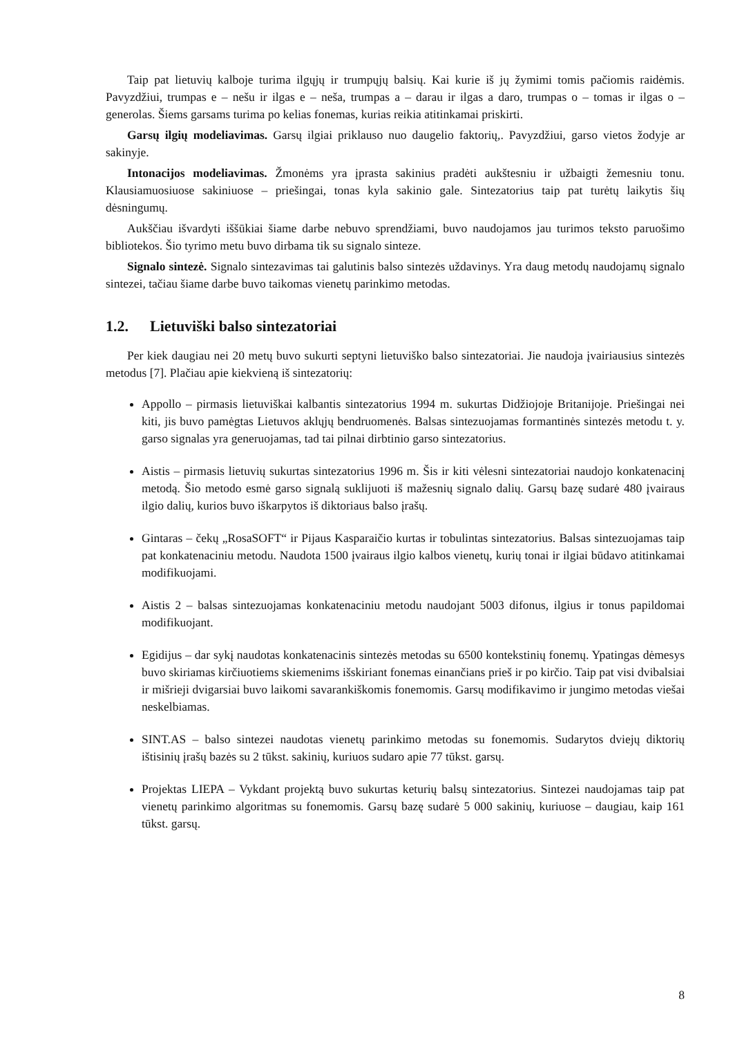Taip pat lietuvių kalboje turima ilgųjų ir trumpųjų balsių. Kai kurie iš jų žymimi tomis pačiomis raidėmis. Pavyzdžiui, trumpas e – nešu ir ilgas e – neša, trumpas a – darau ir ilgas a daro, trumpas o – tomas ir ilgas o – generolas. Šiems garsams turima po kelias fonemas, kurias reikia atitinkamai priskirti.
Garsų ilgių modeliavimas. Garsų ilgiai priklauso nuo daugelio faktorių,. Pavyzdžiui, garso vietos žodyje ar sakinyje.
Intonacijos modeliavimas. Žmonėms yra įprasta sakinius pradėti aukštesniu ir užbaigti žemesniu tonu. Klausiamuosiuose sakiniuose – priešingai, tonas kyla sakinio gale. Sintezatorius taip pat turėtų laikytis šių dėsningumų.
Aukščiau išvardyti iššūkiai šiame darbe nebuvo sprendžiami, buvo naudojamos jau turimos teksto paruošimo bibliotekos. Šio tyrimo metu buvo dirbama tik su signalo sinteze.
Signalo sintezė. Signalo sintezavimas tai galutinis balso sintezės uždavinys. Yra daug metodų naudojamų signalo sintezei, tačiau šiame darbe buvo taikomas vienetų parinkimo metodas.
1.2. Lietuviški balso sintezatoriai
Per kiek daugiau nei 20 metų buvo sukurti septyni lietuviško balso sintezatoriai. Jie naudoja įvairiausius sintezės metodus [7]. Plačiau apie kiekvieną iš sintezatorių:
Appollo – pirmasis lietuviškai kalbantis sintezatorius 1994 m. sukurtas Didžiojoje Britanijoje. Priešingai nei kiti, jis buvo pamėgtas Lietuvos aklųjų bendruomenės. Balsas sintezuojamas formantinės sintezės metodu t. y. garso signalas yra generuojamas, tad tai pilnai dirbtinio garso sintezatorius.
Aistis – pirmasis lietuvių sukurtas sintezatorius 1996 m. Šis ir kiti vėlesni sintezatoriai naudojo konkatenacinį metodą. Šio metodo esmė garso signalą suklijuoti iš mažesnių signalo dalių. Garsų bazę sudarė 480 įvairaus ilgio dalių, kurios buvo iškarpytos iš diktoriaus balso įrašų.
Gintaras – čekų „RosaSOFT“ ir Pijaus Kasparaičio kurtas ir tobulintas sintezatorius. Balsas sintezuojamas taip pat konkatenaciniu metodu. Naudota 1500 įvairaus ilgio kalbos vienetų, kurių tonai ir ilgiai būdavo atitinkamai modifikuojami.
Aistis 2 – balsas sintezuojamas konkatenaciniu metodu naudojant 5003 difonus, ilgius ir tonus papildomai modifikuojant.
Egidijus – dar sykį naudotas konkatenacinis sintezės metodas su 6500 kontekstinių fonemų. Ypatingas dėmesys buvo skiriamas kirčiuotiems skiemenims išskiriant fonemas einančians prieš ir po kirčio. Taip pat visi dvibalsiai ir mišrieji dvigarsiai buvo laikomi savarankiškomis fonemomis. Garsų modifikavimo ir jungimo metodas viešai neskelbiamas.
SINT.AS – balso sintezei naudotas vienetų parinkimo metodas su fonemomis. Sudarytos dviejų diktorių ištisinių įrašų bazės su 2 tūkst. sakinių, kuriuos sudaro apie 77 tūkst. garsų.
Projektas LIEPA – Vykdant projektą buvo sukurtas keturių balsų sintezatorius. Sintezei naudojamas taip pat vienetų parinkimo algoritmas su fonemomis. Garsų bazę sudarė 5 000 sakinių, kuriuose – daugiau, kaip 161 tūkst. garsų.
8